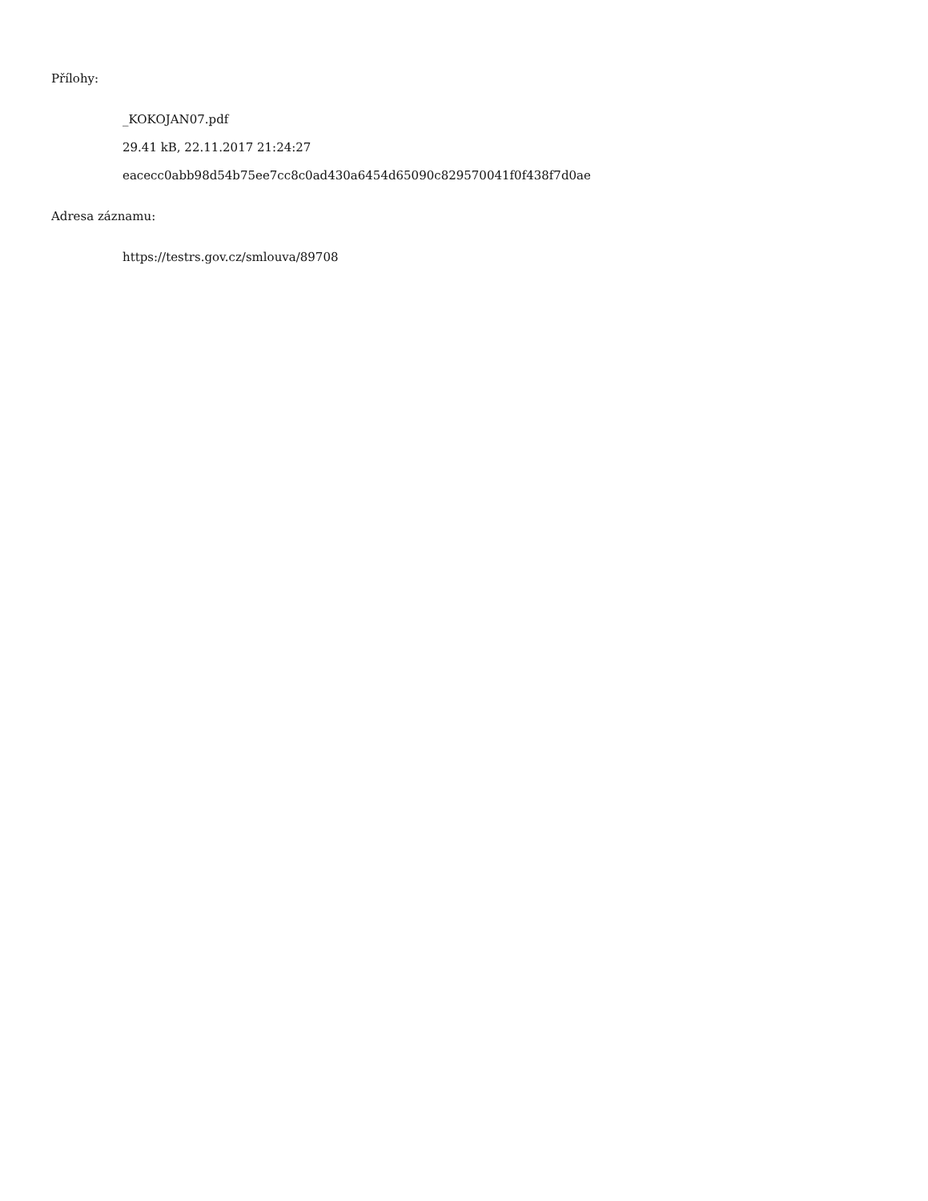Přílohy:
_KOKOJAN07.pdf
29.41 kB, 22.11.2017 21:24:27
eacecc0abb98d54b75ee7cc8c0ad430a6454d65090c829570041f0f438f7d0ae
Adresa záznamu:
https://testrs.gov.cz/smlouva/89708